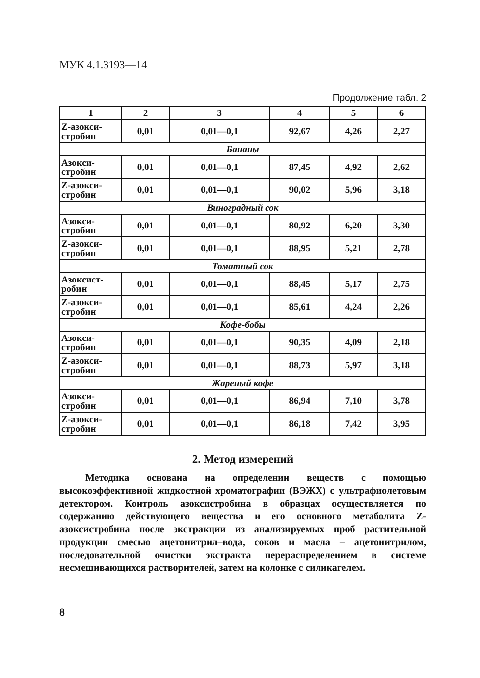МУК 4.1.3193—14
Продолжение табл. 2
| 1 | 2 | 3 | 4 | 5 | 6 |
| --- | --- | --- | --- | --- | --- |
| Z-азокси- стробин | 0,01 | 0,01—0,1 | 92,67 | 4,26 | 2,27 |
| Бананы | | | | | |
| Азокси- стробин | 0,01 | 0,01—0,1 | 87,45 | 4,92 | 2,62 |
| Z-азокси- стробин | 0,01 | 0,01—0,1 | 90,02 | 5,96 | 3,18 |
| Виноградный сок | | | | | |
| Азокси- стробин | 0,01 | 0,01—0,1 | 80,92 | 6,20 | 3,30 |
| Z-азокси- стробин | 0,01 | 0,01—0,1 | 88,95 | 5,21 | 2,78 |
| Томатный сок | | | | | |
| Азоксист- робин | 0,01 | 0,01—0,1 | 88,45 | 5,17 | 2,75 |
| Z-азокси- стробин | 0,01 | 0,01—0,1 | 85,61 | 4,24 | 2,26 |
| Кофе-бобы | | | | | |
| Азокси- стробин | 0,01 | 0,01—0,1 | 90,35 | 4,09 | 2,18 |
| Z-азокси- стробин | 0,01 | 0,01—0,1 | 88,73 | 5,97 | 3,18 |
| Жареный кофе | | | | | |
| Азокси- стробин | 0,01 | 0,01—0,1 | 86,94 | 7,10 | 3,78 |
| Z-азокси- стробин | 0,01 | 0,01—0,1 | 86,18 | 7,42 | 3,95 |
2. Метод измерений
Методика основана на определении веществ с помощью высокоэффективной жидкостной хроматографии (ВЭЖХ) с ультрафиолетовым детектором. Контроль азоксистробина в образцах осуществляется по содержанию действующего вещества и его основного метаболита Z-азоксистробина после экстракции из анализируемых проб растительной продукции смесью ацетонитрил–вода, соков и масла – ацетонитрилом, последовательной очистки экстракта перераспределением в системе несмешивающихся растворителей, затем на колонке с силикагелем.
8